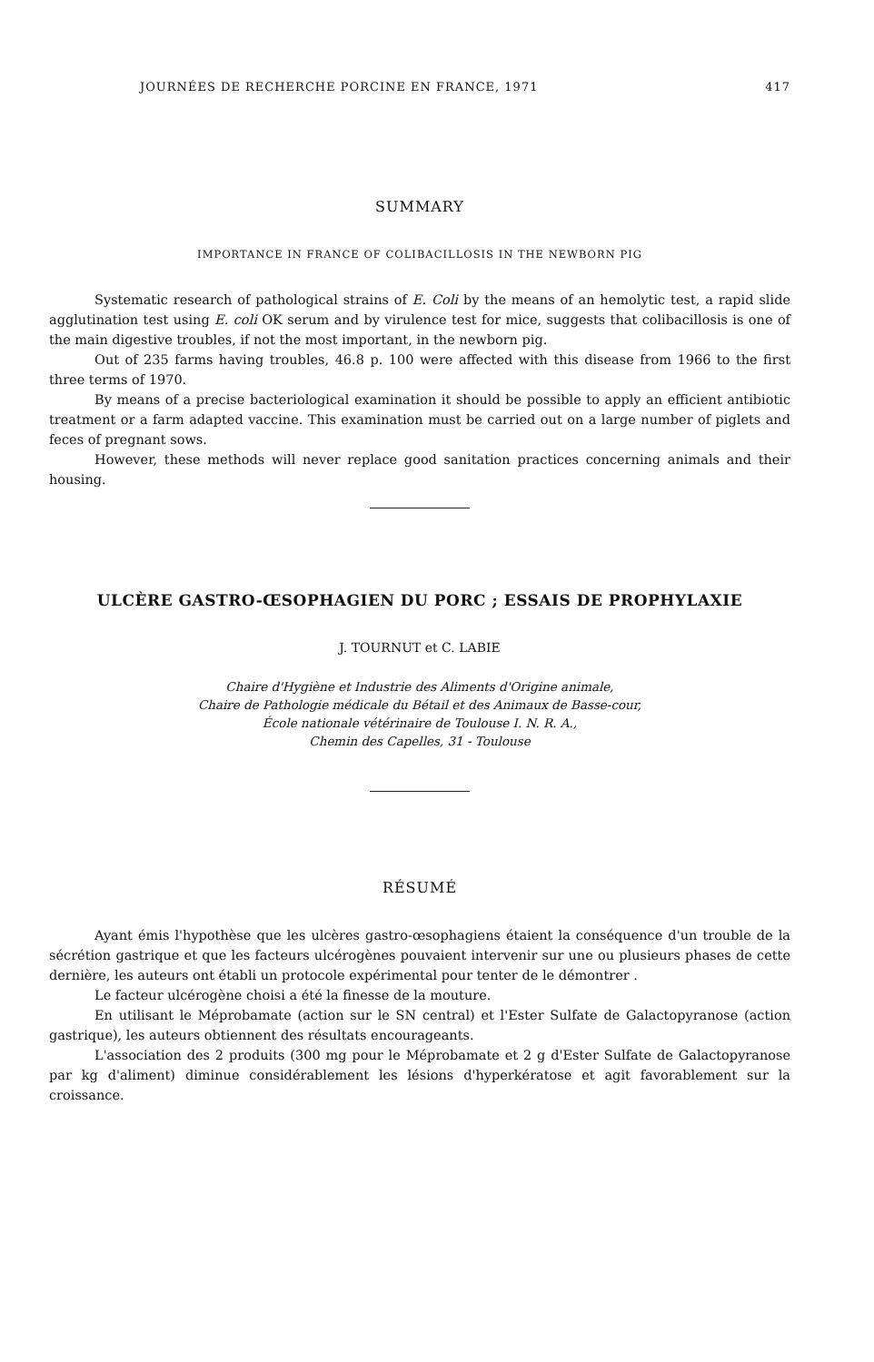JOURNÉES DE RECHERCHE PORCINE EN FRANCE, 1971 417
SUMMARY
IMPORTANCE IN FRANCE OF COLIBACILLOSIS IN THE NEWBORN PIG
Systematic research of pathological strains of E. Coli by the means of an hemolytic test, a rapid slide agglutination test using E. coli OK serum and by virulence test for mice, suggests that colibacillosis is one of the main digestive troubles, if not the most important, in the newborn pig.
Out of 235 farms having troubles, 46.8 p. 100 were affected with this disease from 1966 to the first three terms of 1970.
By means of a precise bacteriological examination it should be possible to apply an efficient antibiotic treatment or a farm adapted vaccine. This examination must be carried out on a large number of piglets and feces of pregnant sows.
However, these methods will never replace good sanitation practices concerning animals and their housing.
ULCÈRE GASTRO-ŒSOPHAGIEN DU PORC ; ESSAIS DE PROPHYLAXIE
J. TOURNUT et C. LABIE
Chaire d'Hygiène et Industrie des Aliments d'Origine animale,
Chaire de Pathologie médicale du Bétail et des Animaux de Basse-cour,
École nationale vétérinaire de Toulouse I. N. R. A.,
Chemin des Capelles, 31 - Toulouse
RÉSUMÉ
Ayant émis l'hypothèse que les ulcères gastro-œsophagiens étaient la conséquence d'un trouble de la sécrétion gastrique et que les facteurs ulcérogènes pouvaient intervenir sur une ou plusieurs phases de cette dernière, les auteurs ont établi un protocole expérimental pour tenter de le démontrer .
Le facteur ulcérogène choisi a été la finesse de la mouture.
En utilisant le Méprobamate (action sur le SN central) et l'Ester Sulfate de Galactopyranose (action gastrique), les auteurs obtiennent des résultats encourageants.
L'association des 2 produits (300 mg pour le Méprobamate et 2 g d'Ester Sulfate de Galactopyranose par kg d'aliment) diminue considérablement les lésions d'hyperkératose et agit favorablement sur la croissance.